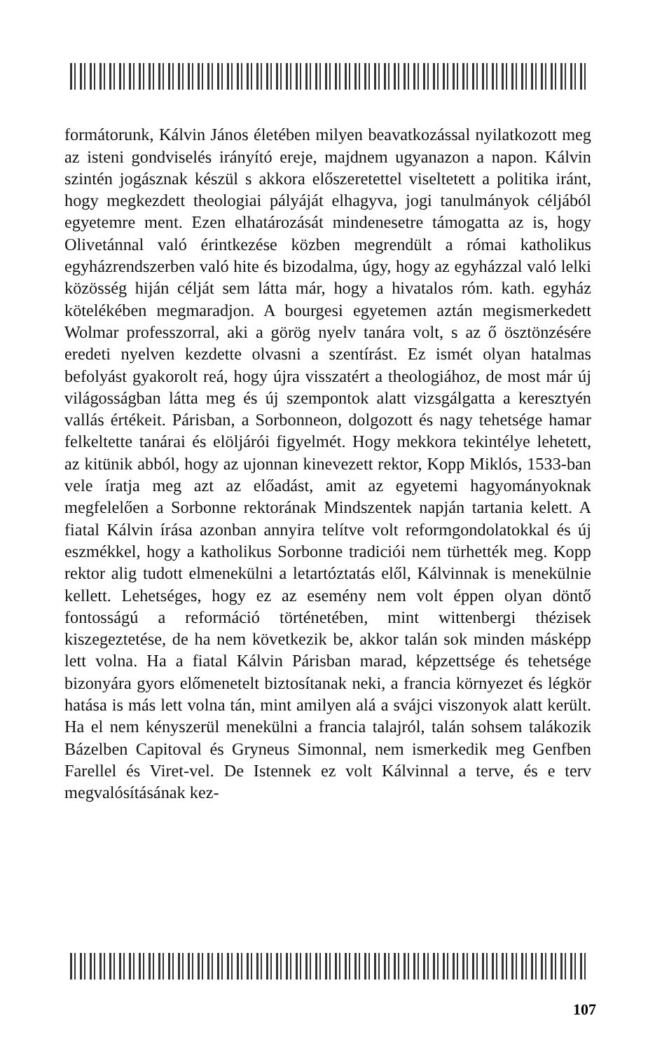formátorunk, Kálvin János életében milyen beavatkozással nyilatkozott meg az isteni gondviselés irányító ereje, majdnem ugyanazon a napon. Kálvin szintén jogásznak készül s akkora előszeretettel viseltetett a politika iránt, hogy megkezdett theologiai pályáját elhagyva, jogi tanulmányok céljából egyetemre ment. Ezen elhatározását mindenesetre támogatta az is, hogy Olivetánnal való érintkezése közben megrendült a római katholikus egyházrendszerben való hite és bizodalma, úgy, hogy az egyházzal való lelki közösség hiján célját sem látta már, hogy a hivatalos róm. kath. egyház kötelékében megmaradjon. A bourgesi egyetemen aztán megismerkedett Wolmar professzorral, aki a görög nyelv tanára volt, s az ő ösztönzésére eredeti nyelven kezdette olvasni a szentírást. Ez ismét olyan hatalmas befolyást gyakorolt reá, hogy újra visszatért a theologiához, de most már új világosságban látta meg és új szempontok alatt vizsgálgatta a keresztyén vallás értékeit. Párisban, a Sorbonneon, dolgozott és nagy tehetsége hamar felkeltette tanárai és elöljárói figyelmét. Hogy mekkora tekintélye lehetett, az kitünik abból, hogy az ujonnan kinevezett rektor, Kopp Miklós, 1533-ban vele íratja meg azt az előadást, amit az egyetemi hagyományoknak megfelelően a Sorbonne rektorának Mindszentek napján tartania kelett. A fiatal Kálvin írása azonban annyira telítve volt reformgondolatokkal és új eszmékkel, hogy a katholikus Sorbonne tradiciói nem türhették meg. Kopp rektor alig tudott elmenekülni a letartóztatás elől, Kálvinnak is menekülnie kellett. Lehetséges, hogy ez az esemény nem volt éppen olyan döntő fontosságú a reformáció történetében, mint wittenbergi thézisek kiszegeztetése, de ha nem következik be, akkor talán sok minden másképp lett volna. Ha a fiatal Kálvin Párisban marad, képzettsége és tehetsége bizonyára gyors előmenetelt biztosítanak neki, a francia környezet és légkör hatása is más lett volna tán, mint amilyen alá a svájci viszonyok alatt került. Ha el nem kényszerül menekülni a francia talajról, talán sohsem talákozik Bázelben Capitoval és Gryneus Simonnal, nem ismerkedik meg Genfben Farellel és Viret-vel. De Istennek ez volt Kálvinnal a terve, és e terv megvalósításának kez-
107